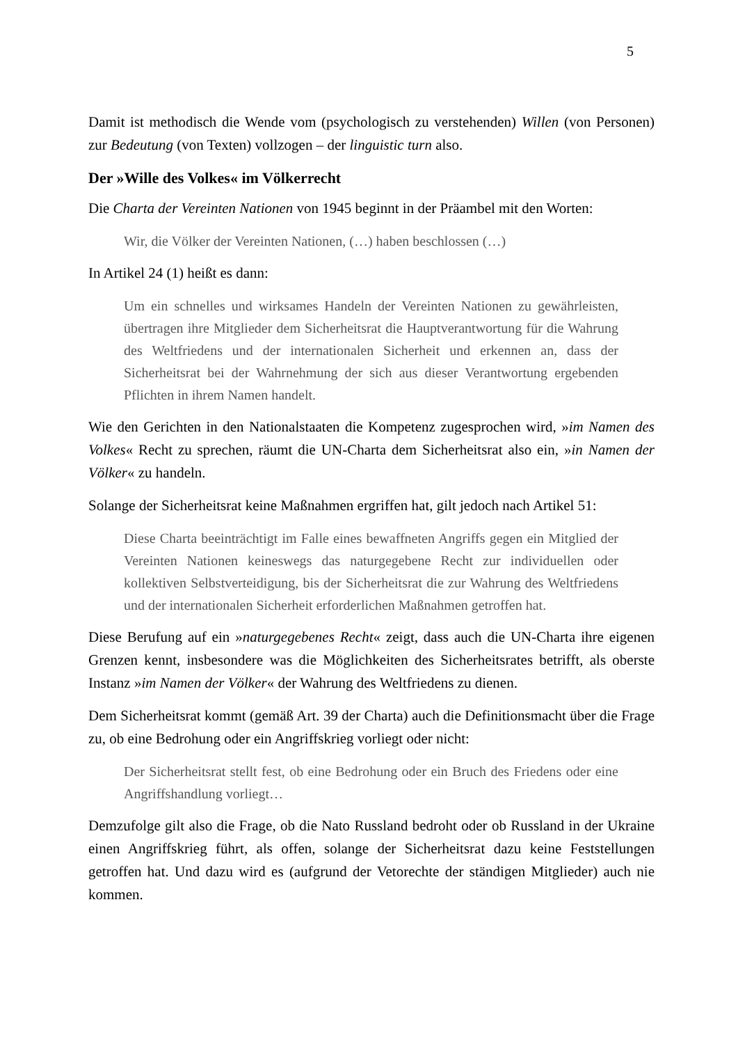5
Damit ist methodisch die Wende vom (psychologisch zu verstehenden) Willen (von Personen) zur Bedeutung (von Texten) vollzogen – der linguistic turn also.
Der »Wille des Volkes« im Völkerrecht
Die Charta der Vereinten Nationen von 1945 beginnt in der Präambel mit den Worten:
Wir, die Völker der Vereinten Nationen, (…) haben beschlossen (…)
In Artikel 24 (1) heißt es dann:
Um ein schnelles und wirksames Handeln der Vereinten Nationen zu gewährleisten, übertragen ihre Mitglieder dem Sicherheitsrat die Hauptverantwortung für die Wahrung des Weltfriedens und der internationalen Sicherheit und erkennen an, dass der Sicherheitsrat bei der Wahrnehmung der sich aus dieser Verantwortung ergebenden Pflichten in ihrem Namen handelt.
Wie den Gerichten in den Nationalstaaten die Kompetenz zugesprochen wird, »im Namen des Volkes« Recht zu sprechen, räumt die UN-Charta dem Sicherheitsrat also ein, »in Namen der Völker« zu handeln.
Solange der Sicherheitsrat keine Maßnahmen ergriffen hat, gilt jedoch nach Artikel 51:
Diese Charta beeinträchtigt im Falle eines bewaffneten Angriffs gegen ein Mitglied der Vereinten Nationen keineswegs das naturgegebene Recht zur individuellen oder kollektiven Selbstverteidigung, bis der Sicherheitsrat die zur Wahrung des Weltfriedens und der internationalen Sicherheit erforderlichen Maßnahmen getroffen hat.
Diese Berufung auf ein »naturgegebenes Recht« zeigt, dass auch die UN-Charta ihre eigenen Grenzen kennt, insbesondere was die Möglichkeiten des Sicherheitsrates betrifft, als oberste Instanz »im Namen der Völker« der Wahrung des Weltfriedens zu dienen.
Dem Sicherheitsrat kommt (gemäß Art. 39 der Charta) auch die Definitionsmacht über die Frage zu, ob eine Bedrohung oder ein Angriffskrieg vorliegt oder nicht:
Der Sicherheitsrat stellt fest, ob eine Bedrohung oder ein Bruch des Friedens oder eine Angriffshandlung vorliegt…
Demzufolge gilt also die Frage, ob die Nato Russland bedroht oder ob Russland in der Ukraine einen Angriffskrieg führt, als offen, solange der Sicherheitsrat dazu keine Feststellungen getroffen hat. Und dazu wird es (aufgrund der Vetorechte der ständigen Mitglieder) auch nie kommen.